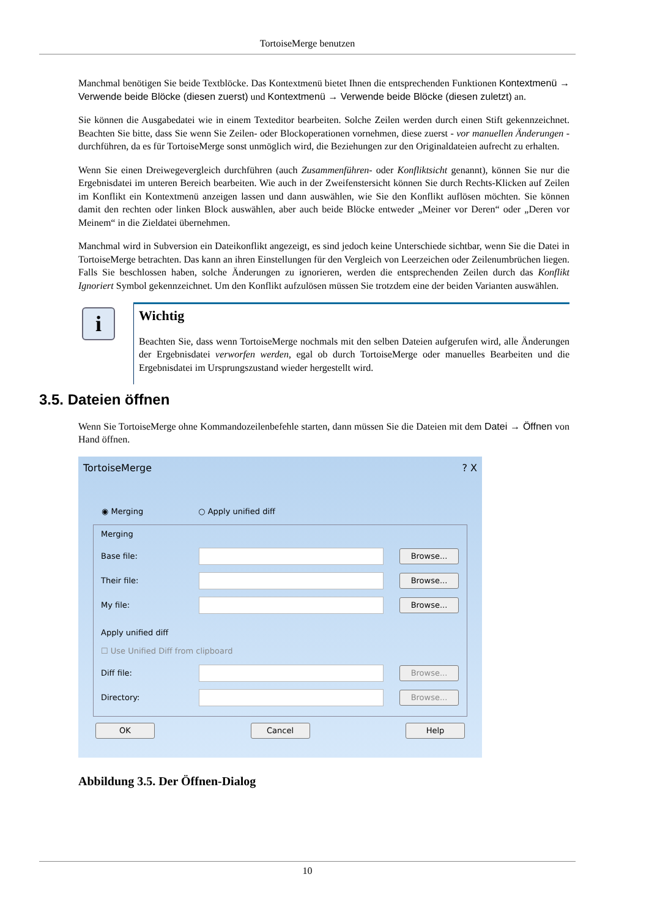TortoiseMerge benutzen
Manchmal benötigen Sie beide Textblöcke. Das Kontextmenü bietet Ihnen die entsprechenden Funktionen Kontextmenü → Verwende beide Blöcke (diesen zuerst) und Kontextmenü → Verwende beide Blöcke (diesen zuletzt) an.
Sie können die Ausgabedatei wie in einem Texteditor bearbeiten. Solche Zeilen werden durch einen Stift gekennzeichnet. Beachten Sie bitte, dass Sie wenn Sie Zeilen- oder Blockoperationen vornehmen, diese zuerst - vor manuellen Änderungen - durchführen, da es für TortoiseMerge sonst unmöglich wird, die Beziehungen zur den Originaldateien aufrecht zu erhalten.
Wenn Sie einen Dreiwegevergleich durchführen (auch Zusammenführen- oder Konfliktsicht genannt), können Sie nur die Ergebnisdatei im unteren Bereich bearbeiten. Wie auch in der Zweifenstersicht können Sie durch Rechts-Klicken auf Zeilen im Konflikt ein Kontextmenü anzeigen lassen und dann auswählen, wie Sie den Konflikt auflösen möchten. Sie können damit den rechten oder linken Block auswählen, aber auch beide Blöcke entweder „Meiner vor Deren“ oder „Deren vor Meinem“ in die Zieldatei übernehmen.
Manchmal wird in Subversion ein Dateikonflikt angezeigt, es sind jedoch keine Unterschiede sichtbar, wenn Sie die Datei in TortoiseMerge betrachten. Das kann an ihren Einstellungen für den Vergleich von Leerzeichen oder Zeilenumbrüchen liegen. Falls Sie beschlossen haben, solche Änderungen zu ignorieren, werden die entsprechenden Zeilen durch das Konflikt Ignoriert Symbol gekennzeichnet. Um den Konflikt aufzulösen müssen Sie trotzdem eine der beiden Varianten auswählen.
i
Wichtig
Beachten Sie, dass wenn TortoiseMerge nochmals mit den selben Dateien aufgerufen wird, alle Änderungen der Ergebnisdatei verworfen werden, egal ob durch TortoiseMerge oder manuelles Bearbeiten und die Ergebnisdatei im Ursprungszustand wieder hergestellt wird.
3.5. Dateien öffnen
Wenn Sie TortoiseMerge ohne Kommandozeilenbefehle starten, dann müssen Sie die Dateien mit dem Datei → Öffnen von Hand öffnen.
TortoiseMerge ? X
◉ Merging ○ Apply unified diff
Merging
Base file: Browse...
Their file: Browse...
My file: Browse...
Apply unified diff
☐ Use Unified Diff from clipboard
Diff file: Browse...
Directory: Browse...
OK Cancel Help
Abbildung 3.5. Der Öffnen-Dialog
10